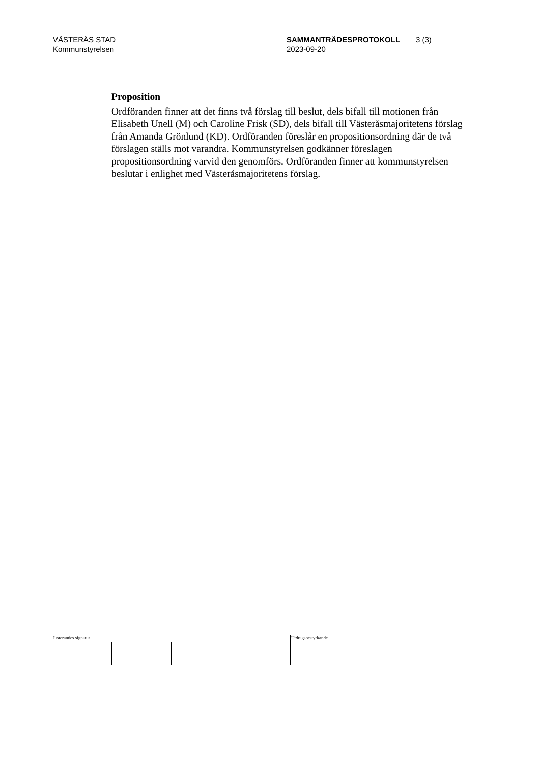VÄSTERÅS STAD
Kommunstyrelsen
SAMMANTRÄDESPROTOKOLL
2023-09-20
3 (3)
Proposition
Ordföranden finner att det finns två förslag till beslut, dels bifall till motionen från Elisabeth Unell (M) och Caroline Frisk (SD), dels bifall till Västeråsmajoritetens förslag från Amanda Grönlund (KD). Ordföranden föreslår en propositionsordning där de två förslagen ställs mot varandra. Kommunstyrelsen godkänner föreslagen propositionsordning varvid den genomförs. Ordföranden finner att kommunstyrelsen beslutar i enlighet med Västeråsmajoritetens förslag.
Justerandes signatur Utdragsbestyrkande